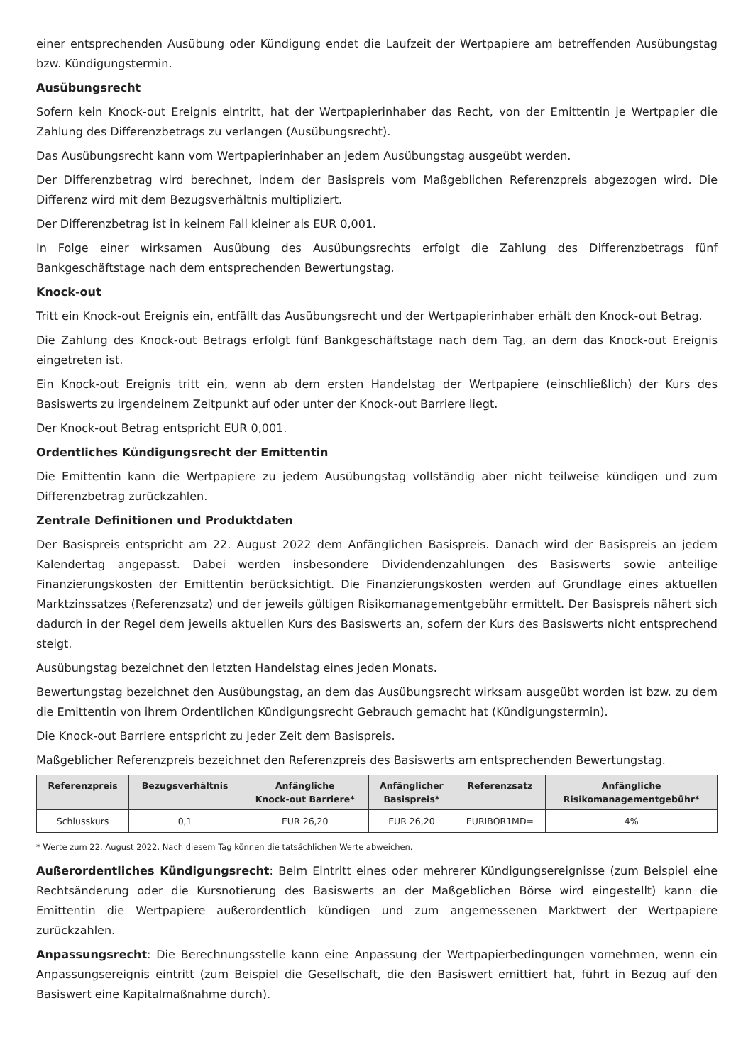einer entsprechenden Ausübung oder Kündigung endet die Laufzeit der Wertpapiere am betreffenden Ausübungstag bzw. Kündigungstermin.
Ausübungsrecht
Sofern kein Knock-out Ereignis eintritt, hat der Wertpapierinhaber das Recht, von der Emittentin je Wertpapier die Zahlung des Differenzbetrags zu verlangen (Ausübungsrecht).
Das Ausübungsrecht kann vom Wertpapierinhaber an jedem Ausübungstag ausgeübt werden.
Der Differenzbetrag wird berechnet, indem der Basispreis vom Maßgeblichen Referenzpreis abgezogen wird. Die Differenz wird mit dem Bezugsverhältnis multipliziert.
Der Differenzbetrag ist in keinem Fall kleiner als EUR 0,001.
In Folge einer wirksamen Ausübung des Ausübungsrechts erfolgt die Zahlung des Differenzbetrags fünf Bankgeschäftstage nach dem entsprechenden Bewertungstag.
Knock-out
Tritt ein Knock-out Ereignis ein, entfällt das Ausübungsrecht und der Wertpapierinhaber erhält den Knock-out Betrag.
Die Zahlung des Knock-out Betrags erfolgt fünf Bankgeschäftstage nach dem Tag, an dem das Knock-out Ereignis eingetreten ist.
Ein Knock-out Ereignis tritt ein, wenn ab dem ersten Handelstag der Wertpapiere (einschließlich) der Kurs des Basiswerts zu irgendeinem Zeitpunkt auf oder unter der Knock-out Barriere liegt.
Der Knock-out Betrag entspricht EUR 0,001.
Ordentliches Kündigungsrecht der Emittentin
Die Emittentin kann die Wertpapiere zu jedem Ausübungstag vollständig aber nicht teilweise kündigen und zum Differenzbetrag zurückzahlen.
Zentrale Definitionen und Produktdaten
Der Basispreis entspricht am 22. August 2022 dem Anfänglichen Basispreis. Danach wird der Basispreis an jedem Kalendertag angepasst. Dabei werden insbesondere Dividendenzahlungen des Basiswerts sowie anteilige Finanzierungskosten der Emittentin berücksichtigt. Die Finanzierungskosten werden auf Grundlage eines aktuellen Marktzinssatzes (Referenzsatz) und der jeweils gültigen Risikomanagementgebühr ermittelt. Der Basispreis nähert sich dadurch in der Regel dem jeweils aktuellen Kurs des Basiswerts an, sofern der Kurs des Basiswerts nicht entsprechend steigt.
Ausübungstag bezeichnet den letzten Handelstag eines jeden Monats.
Bewertungstag bezeichnet den Ausübungstag, an dem das Ausübungsrecht wirksam ausgeübt worden ist bzw. zu dem die Emittentin von ihrem Ordentlichen Kündigungsrecht Gebrauch gemacht hat (Kündigungstermin).
Die Knock-out Barriere entspricht zu jeder Zeit dem Basispreis.
Maßgeblicher Referenzpreis bezeichnet den Referenzpreis des Basiswerts am entsprechenden Bewertungstag.
| Referenzpreis | Bezugsverhältnis | Anfängliche Knock-out Barriere* | Anfänglicher Basispreis* | Referenzsatz | Anfängliche Risikomanagementgebühr* |
| --- | --- | --- | --- | --- | --- |
| Schlusskurs | 0,1 | EUR 26,20 | EUR 26,20 | EURIBOR1MD= | 4% |
* Werte zum 22. August 2022. Nach diesem Tag können die tatsächlichen Werte abweichen.
Außerordentliches Kündigungsrecht: Beim Eintritt eines oder mehrerer Kündigungsereignisse (zum Beispiel eine Rechtsänderung oder die Kursnotierung des Basiswerts an der Maßgeblichen Börse wird eingestellt) kann die Emittentin die Wertpapiere außerordentlich kündigen und zum angemessenen Marktwert der Wertpapiere zurückzahlen.
Anpassungsrecht: Die Berechnungsstelle kann eine Anpassung der Wertpapierbedingungen vornehmen, wenn ein Anpassungsereignis eintritt (zum Beispiel die Gesellschaft, die den Basiswert emittiert hat, führt in Bezug auf den Basiswert eine Kapitalmaßnahme durch).